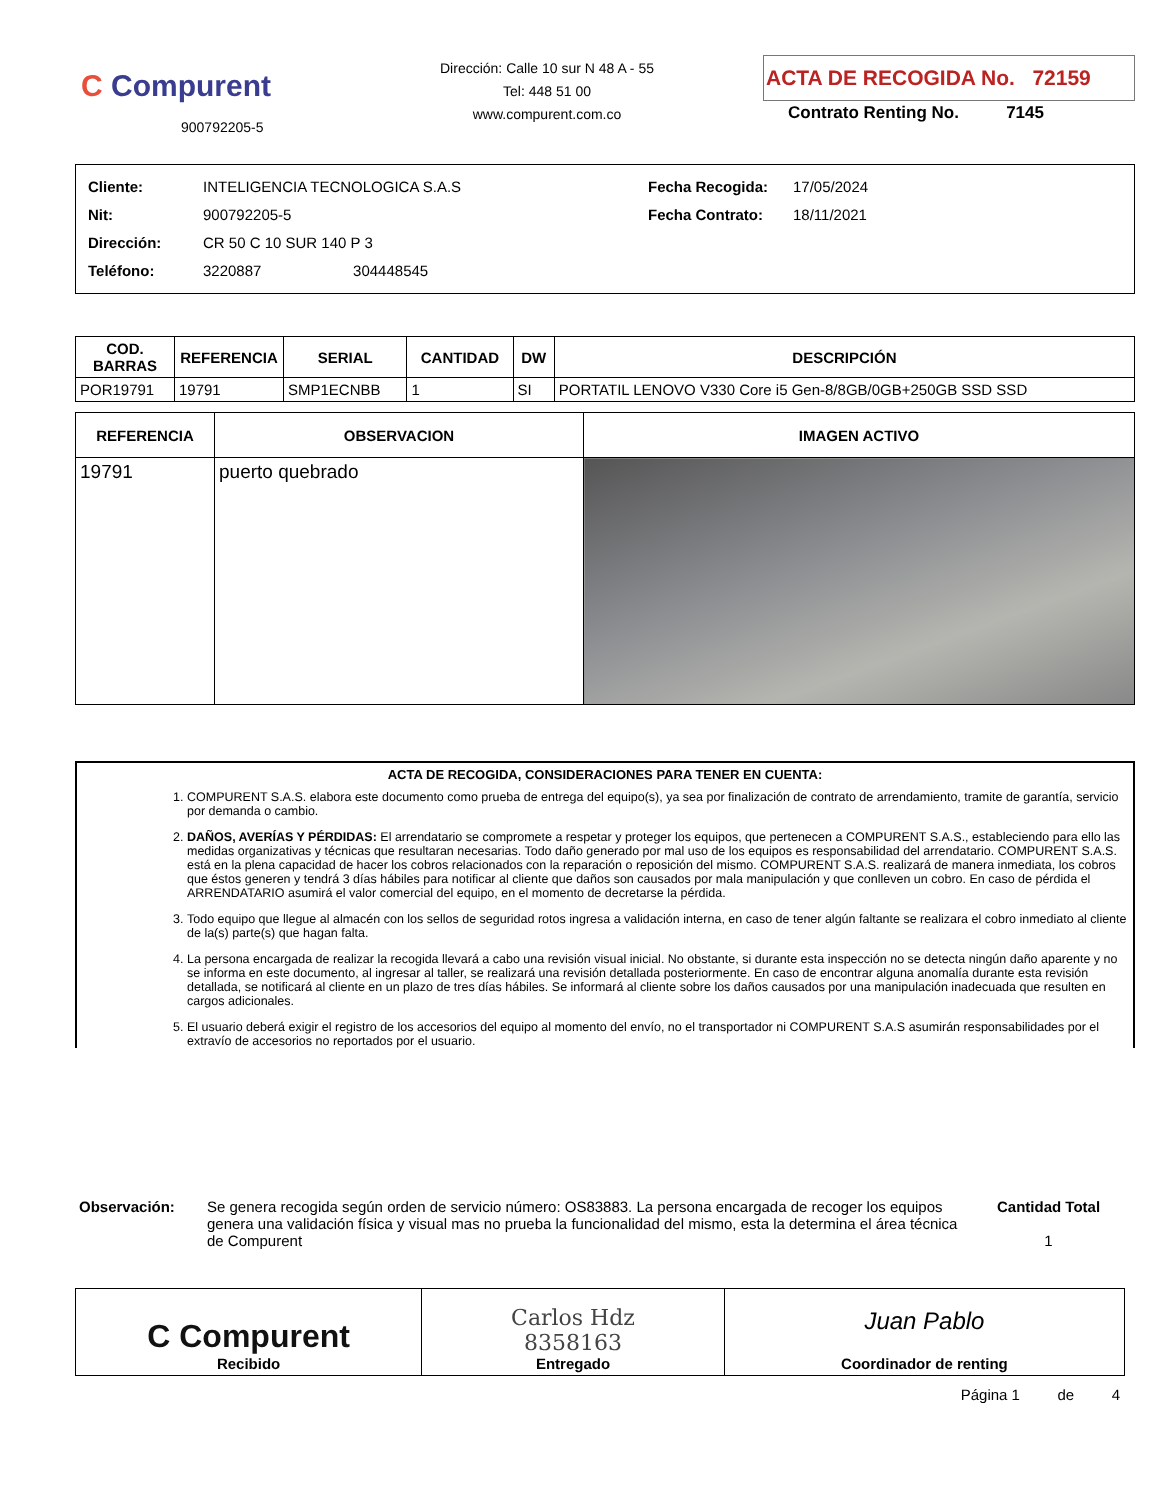C Compurent
900792205-5
Dirección: Calle 10 sur N 48 A - 55
Tel: 448 51 00
www.compurent.com.co
ACTA DE RECOGIDA No. 72159
Contrato Renting No. 7145
Cliente: INTELIGENCIA TECNOLOGICA S.A.S
Nit: 900792205-5
Dirección: CR 50 C 10 SUR 140 P 3
Teléfono: 3220887 304448545
Fecha Recogida: 17/05/2024
Fecha Contrato: 18/11/2021
| COD. BARRAS | REFERENCIA | SERIAL | CANTIDAD | DW | DESCRIPCIÓN |
| --- | --- | --- | --- | --- | --- |
| POR19791 | 19791 | SMP1ECNBB | 1 | SI | PORTATIL LENOVO V330 Core i5 Gen-8/8GB/0GB+250GB SSD SSD |
| REFERENCIA | OBSERVACION | IMAGEN ACTIVO |
| --- | --- | --- |
| 19791 | puerto quebrado | |
ACTA DE RECOGIDA, CONSIDERACIONES PARA TENER EN CUENTA:
1. COMPURENT S.A.S. elabora este documento como prueba de entrega del equipo(s), ya sea por finalización de contrato de arrendamiento, tramite de garantía, servicio por demanda o cambio.
2. DAÑOS, AVERÍAS Y PÉRDIDAS: El arrendatario se compromete a respetar y proteger los equipos, que pertenecen a COMPURENT S.A.S., estableciendo para ello las medidas organizativas y técnicas que resultaran necesarias. Todo daño generado por mal uso de los equipos es responsabilidad del arrendatario. COMPURENT S.A.S. está en la plena capacidad de hacer los cobros relacionados con la reparación o reposición del mismo. COMPURENT S.A.S. realizará de manera inmediata, los cobros que éstos generen y tendrá 3 días hábiles para notificar al cliente que daños son causados por mala manipulación y que conlleven un cobro. En caso de pérdida el ARRENDATARIO asumirá el valor comercial del equipo, en el momento de decretarse la pérdida.
3. Todo equipo que llegue al almacén con los sellos de seguridad rotos ingresa a validación interna, en caso de tener algún faltante se realizara el cobro inmediato al cliente de la(s) parte(s) que hagan falta.
4. La persona encargada de realizar la recogida llevará a cabo una revisión visual inicial. No obstante, si durante esta inspección no se detecta ningún daño aparente y no se informa en este documento, al ingresar al taller, se realizará una revisión detallada posteriormente. En caso de encontrar alguna anomalía durante esta revisión detallada, se notificará al cliente en un plazo de tres días hábiles. Se informará al cliente sobre los daños causados por una manipulación inadecuada que resulten en cargos adicionales.
5. El usuario deberá exigir el registro de los accesorios del equipo al momento del envío, no el transportador ni COMPURENT S.A.S asumirán responsabilidades por el extravío de accesorios no reportados por el usuario.
Observación:
Se genera recogida según orden de servicio número: OS83883. La persona encargada de recoger los equipos genera una validación física y visual mas no prueba la funcionalidad del mismo, esta la determina el área técnica de Compurent
Cantidad Total
1
| C Compurent Recibido | Carlos Hdz 8358163 Entregado | Juan Pablo Coordinador de renting |
Página 1 de 4